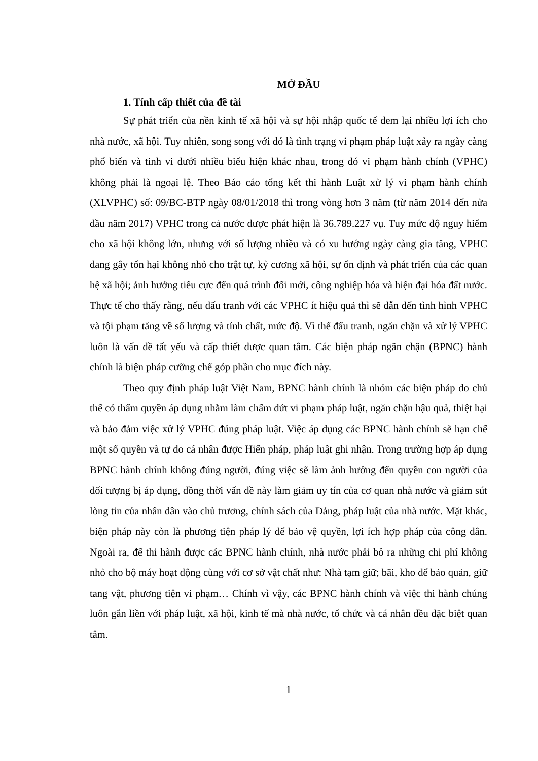MỞ ĐẦU
1. Tính cấp thiết của đề tài
Sự phát triển của nền kinh tế xã hội và sự hội nhập quốc tế đem lại nhiều lợi ích cho nhà nước, xã hội. Tuy nhiên, song song với đó là tình trạng vi phạm pháp luật xảy ra ngày càng phổ biến và tinh vi dưới nhiều biểu hiện khác nhau, trong đó vi phạm hành chính (VPHC) không phải là ngoại lệ. Theo Báo cáo tổng kết thi hành Luật xử lý vi phạm hành chính (XLVPHC) số: 09/BC-BTP ngày 08/01/2018 thì trong vòng hơn 3 năm (từ năm 2014 đến nửa đầu năm 2017) VPHC trong cả nước được phát hiện là 36.789.227 vụ. Tuy mức độ nguy hiểm cho xã hội không lớn, nhưng với số lượng nhiều và có xu hướng ngày càng gia tăng, VPHC đang gây tổn hại không nhỏ cho trật tự, kỷ cương xã hội, sự ổn định và phát triển của các quan hệ xã hội; ảnh hưởng tiêu cực đến quá trình đổi mới, công nghiệp hóa và hiện đại hóa đất nước. Thực tế cho thấy rằng, nếu đấu tranh với các VPHC ít hiệu quả thì sẽ dẫn đến tình hình VPHC và tội phạm tăng về số lượng và tính chất, mức độ. Vì thế đấu tranh, ngăn chặn và xử lý VPHC luôn là vấn đề tất yếu và cấp thiết được quan tâm. Các biện pháp ngăn chặn (BPNC) hành chính là biện pháp cưỡng chế góp phần cho mục đích này.
Theo quy định pháp luật Việt Nam, BPNC hành chính là nhóm các biện pháp do chủ thể có thẩm quyền áp dụng nhằm làm chấm dứt vi phạm pháp luật, ngăn chặn hậu quả, thiệt hại và bảo đảm việc xử lý VPHC đúng pháp luật. Việc áp dụng các BPNC hành chính sẽ hạn chế một số quyền và tự do cá nhân được Hiến pháp, pháp luật ghi nhận. Trong trường hợp áp dụng BPNC hành chính không đúng người, đúng việc sẽ làm ảnh hưởng đến quyền con người của đối tượng bị áp dụng, đồng thời vấn đề này làm giảm uy tín của cơ quan nhà nước và giảm sút lòng tin của nhân dân vào chủ trương, chính sách của Đảng, pháp luật của nhà nước. Mặt khác, biện pháp này còn là phương tiện pháp lý để bảo vệ quyền, lợi ích hợp pháp của công dân. Ngoài ra, để thi hành được các BPNC hành chính, nhà nước phải bỏ ra những chi phí không nhỏ cho bộ máy hoạt động cùng với cơ sở vật chất như: Nhà tạm giữ; bãi, kho để bảo quản, giữ tang vật, phương tiện vi phạm… Chính vì vậy, các BPNC hành chính và việc thi hành chúng luôn gắn liền với pháp luật, xã hội, kinh tế mà nhà nước, tổ chức và cá nhân đều đặc biệt quan tâm.
1